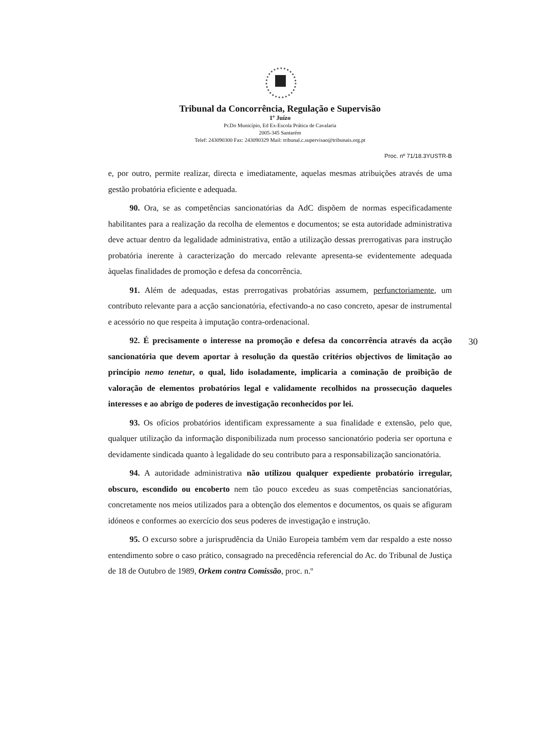Tribunal da Concorrência, Regulação e Supervisão
1º Juízo
Pr.Do Município, Ed Ex-Escola Prática de Cavalaria
2005-345 Santarém
Telef: 243090300 Fax: 243090329 Mail: tribunal.c.supervisao@tribunais.org.pt
Proc. nº 71/18.3YUSTR-B
e, por outro, permite realizar, directa e imediatamente, aquelas mesmas atribuições através de uma gestão probatória eficiente e adequada.
90. Ora, se as competências sancionatórias da AdC dispõem de normas especificadamente habilitantes para a realização da recolha de elementos e documentos; se esta autoridade administrativa deve actuar dentro da legalidade administrativa, então a utilização dessas prerrogativas para instrução probatória inerente à caracterização do mercado relevante apresenta-se evidentemente adequada àquelas finalidades de promoção e defesa da concorrência.
91. Além de adequadas, estas prerrogativas probatórias assumem, perfunctoriamente, um contributo relevante para a acção sancionatória, efectivando-a no caso concreto, apesar de instrumental e acessório no que respeita à imputação contra-ordenacional.
92. É precisamente o interesse na promoção e defesa da concorrência através da acção sancionatória que devem aportar à resolução da questão critérios objectivos de limitação ao princípio nemo tenetur, o qual, lido isoladamente, implicaria a cominação de proibição de valoração de elementos probatórios legal e validamente recolhidos na prossecução daqueles interesses e ao abrigo de poderes de investigação reconhecidos por lei.
93. Os ofícios probatórios identificam expressamente a sua finalidade e extensão, pelo que, qualquer utilização da informação disponibilizada num processo sancionatório poderia ser oportuna e devidamente sindicada quanto à legalidade do seu contributo para a responsabilização sancionatória.
94. A autoridade administrativa não utilizou qualquer expediente probatório irregular, obscuro, escondido ou encoberto nem tão pouco excedeu as suas competências sancionatórias, concretamente nos meios utilizados para a obtenção dos elementos e documentos, os quais se afiguram idóneos e conformes ao exercício dos seus poderes de investigação e instrução.
95. O excurso sobre a jurisprudência da União Europeia também vem dar respaldo a este nosso entendimento sobre o caso prático, consagrado na precedência referencial do Ac. do Tribunal de Justiça de 18 de Outubro de 1989, Orkem contra Comissão, proc. n.º
30